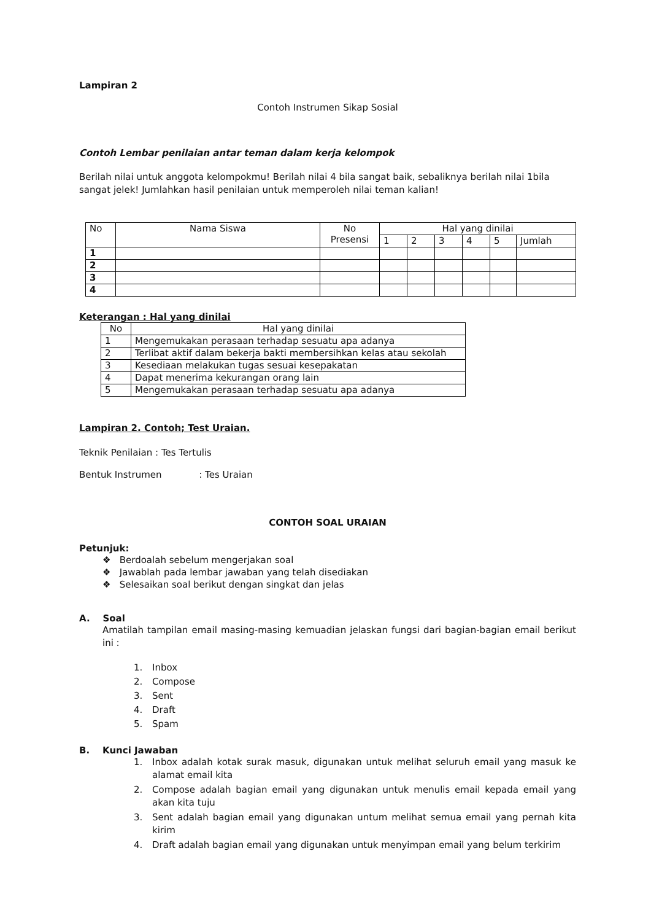Lampiran 2
Contoh Instrumen Sikap Sosial
Contoh Lembar penilaian antar teman dalam kerja kelompok
Berilah nilai untuk anggota kelompokmu! Berilah nilai 4 bila sangat baik, sebaliknya berilah nilai 1bila sangat jelek! Jumlahkan hasil penilaian untuk memperoleh nilai teman kalian!
| No | Nama Siswa | No Presensi | Hal yang dinilai | | | | | |
| | | | 1 | 2 | 3 | 4 | 5 | Jumlah |
| 1 | | | | | | | | |
| 2 | | | | | | | | |
| 3 | | | | | | | | |
| 4 | | | | | | | | |
Keterangan : Hal yang dinilai
| No | Hal yang dinilai |
| 1 | Mengemukakan perasaan terhadap sesuatu apa adanya |
| 2 | Terlibat aktif dalam bekerja bakti membersihkan kelas atau sekolah |
| 3 | Kesediaan melakukan tugas sesuai kesepakatan |
| 4 | Dapat menerima kekurangan orang lain |
| 5 | Mengemukakan perasaan terhadap sesuatu apa adanya |
Lampiran 2. Contoh; Test Uraian.
Teknik Penilaian : Tes Tertulis
Bentuk Instrumen : Tes Uraian
CONTOH SOAL URAIAN
Petunjuk:
❖ Berdoalah sebelum mengerjakan soal
❖ Jawablah pada lembar jawaban yang telah disediakan
❖ Selesaikan soal berikut dengan singkat dan jelas
A. Soal
Amatilah tampilan email masing-masing kemuadian jelaskan fungsi dari bagian-bagian email berikut ini :
1. Inbox
2. Compose
3. Sent
4. Draft
5. Spam
B. Kunci Jawaban
1. Inbox adalah kotak surak masuk, digunakan untuk melihat seluruh email yang masuk ke alamat email kita
2. Compose adalah bagian email yang digunakan untuk menulis email kepada email yang akan kita tuju
3. Sent adalah bagian email yang digunakan untum melihat semua email yang pernah kita kirim
4. Draft adalah bagian email yang digunakan untuk menyimpan email yang belum terkirim